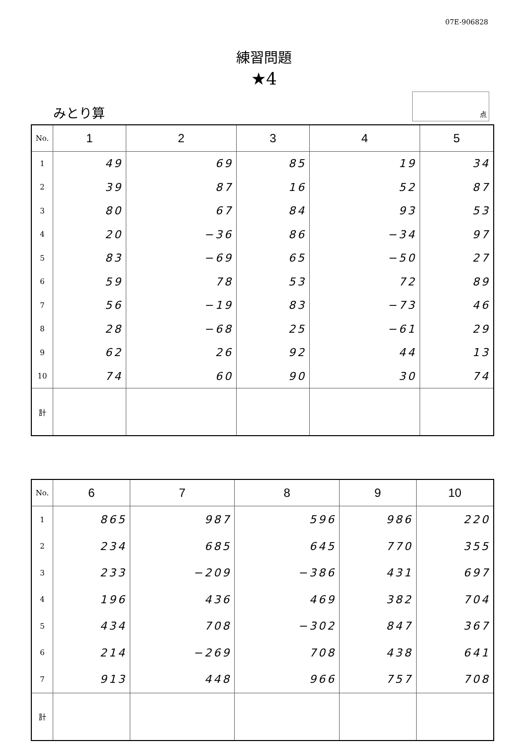07E-906828
練習問題
★4
みとり算
点
| No. | 1 | 2 | 3 | 4 | 5 |
| --- | --- | --- | --- | --- | --- |
| 1 | 49 | 69 | 85 | 19 | 34 |
| 2 | 39 | 87 | 16 | 52 | 87 |
| 3 | 80 | 67 | 84 | 93 | 53 |
| 4 | 20 | −36 | 86 | −34 | 97 |
| 5 | 83 | −69 | 65 | −50 | 27 |
| 6 | 59 | 78 | 53 | 72 | 89 |
| 7 | 56 | −19 | 83 | −73 | 46 |
| 8 | 28 | −68 | 25 | −61 | 29 |
| 9 | 62 | 26 | 92 | 44 | 13 |
| 10 | 74 | 60 | 90 | 30 | 74 |
| 計 | | | | | |
| No. | 6 | 7 | 8 | 9 | 10 |
| --- | --- | --- | --- | --- | --- |
| 1 | 865 | 987 | 596 | 986 | 220 |
| 2 | 234 | 685 | 645 | 770 | 355 |
| 3 | 233 | −209 | −386 | 431 | 697 |
| 4 | 196 | 436 | 469 | 382 | 704 |
| 5 | 434 | 708 | −302 | 847 | 367 |
| 6 | 214 | −269 | 708 | 438 | 641 |
| 7 | 913 | 448 | 966 | 757 | 708 |
| 計 | | | | | |